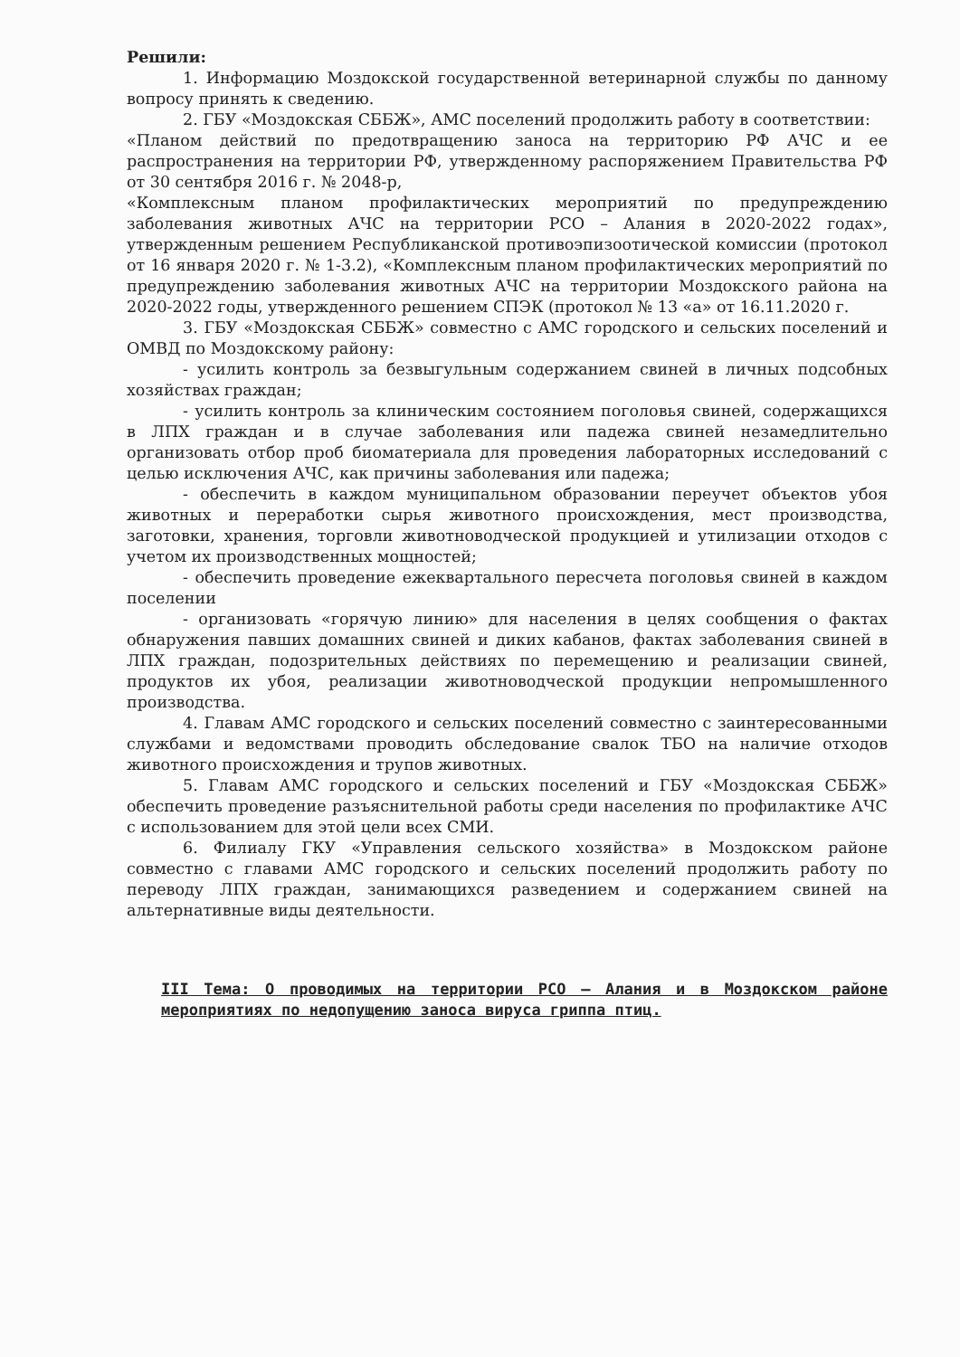Решили:
1. Информацию Моздокской государственной ветеринарной службы по данному вопросу принять к сведению.
2. ГБУ «Моздокская СББЖ», АМС поселений продолжить работу в соответствии:
«Планом действий по предотвращению заноса на территорию РФ АЧС и ее распространения на территории РФ, утвержденному распоряжением Правительства РФ от 30 сентября 2016 г. № 2048-р,
«Комплексным планом профилактических мероприятий по предупреждению заболевания животных АЧС на территории РСО – Алания в 2020-2022 годах», утвержденным решением Республиканской противоэпизоотической комиссии (протокол от 16 января 2020 г. № 1-3.2), «Комплексным планом профилактических мероприятий по предупреждению заболевания животных АЧС на территории Моздокского района на 2020-2022 годы, утвержденного решением СПЭК (протокол № 13 «а» от 16.11.2020 г.
3. ГБУ «Моздокская СББЖ» совместно с АМС городского и сельских поселений и ОМВД по Моздокскому району:
- усилить контроль за безвыгульным содержанием свиней в личных подсобных хозяйствах граждан;
- усилить контроль за клиническим состоянием поголовья свиней, содержащихся в ЛПХ граждан и в случае заболевания или падежа свиней незамедлительно организовать отбор проб биоматериала для проведения лабораторных исследований с целью исключения АЧС, как причины заболевания или падежа;
- обеспечить в каждом муниципальном образовании переучет объектов убоя животных и переработки сырья животного происхождения, мест производства, заготовки, хранения, торговли животноводческой продукцией и утилизации отходов с учетом их производственных мощностей;
- обеспечить проведение ежеквартального пересчета поголовья свиней в каждом поселении
- организовать «горячую линию» для населения в целях сообщения о фактах обнаружения павших домашних свиней и диких кабанов, фактах заболевания свиней в ЛПХ граждан, подозрительных действиях по перемещению и реализации свиней, продуктов их убоя, реализации животноводческой продукции непромышленного производства.
4. Главам АМС городского и сельских поселений совместно с заинтересованными службами и ведомствами проводить обследование свалок ТБО на наличие отходов животного происхождения и трупов животных.
5. Главам АМС городского и сельских поселений и ГБУ «Моздокская СББЖ» обеспечить проведение разъяснительной работы среди населения по профилактике АЧС с использованием для этой цели всех СМИ.
6. Филиалу ГКУ «Управления сельского хозяйства» в Моздокском районе совместно с главами АМС городского и сельских поселений продолжить работу по переводу ЛПХ граждан, занимающихся разведением и содержанием свиней на альтернативные виды деятельности.
III Тема: О проводимых на территории РСО – Алания и в Моздокском районе мероприятиях по недопущению заноса вируса гриппа птиц.